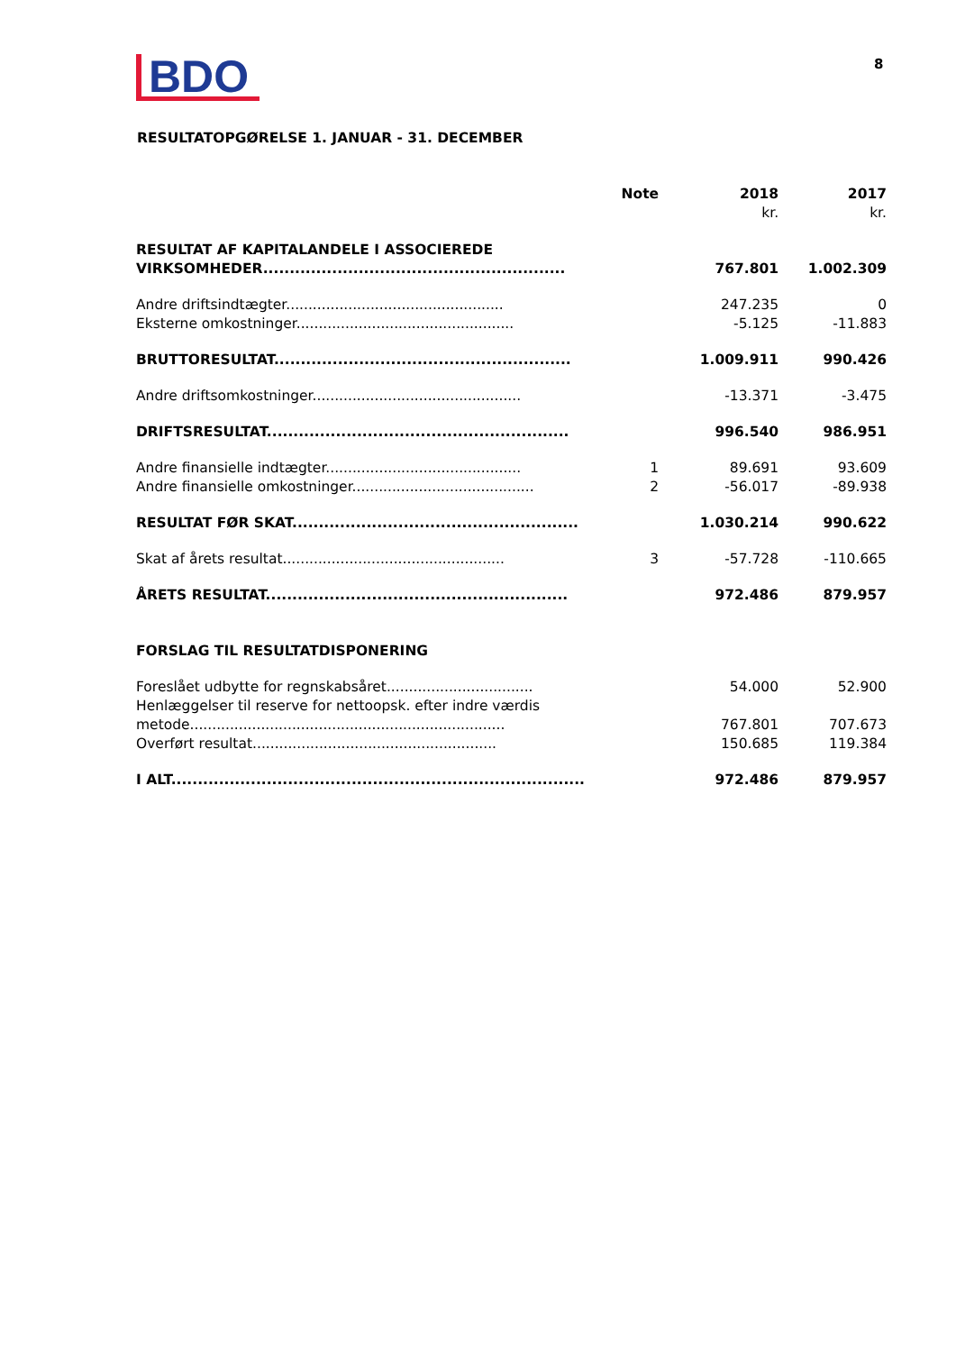BDO
8
RESULTATOPGØRELSE 1. JANUAR - 31. DECEMBER
| | Note | 2018 | 2017 |
| --- | --- | --- | --- |
| | | kr. | kr. |
| RESULTAT AF KAPITALANDELE I ASSOCIEREDE | | | |
| VIRKSOMHEDER......................................................... | | 767.801 | 1.002.309 |
| Andre driftsindtægter................................................. | | 247.235 | 0 |
| Eksterne omkostninger................................................. | | -5.125 | -11.883 |
| BRUTTORESULTAT........................................................ | | 1.009.911 | 990.426 |
| Andre driftsomkostninger............................................... | | -13.371 | -3.475 |
| DRIFTSRESULTAT......................................................... | | 996.540 | 986.951 |
| Andre finansielle indtægter............................................ | 1 | 89.691 | 93.609 |
| Andre finansielle omkostninger......................................... | 2 | -56.017 | -89.938 |
| RESULTAT FØR SKAT...................................................... | | 1.030.214 | 990.622 |
| Skat af årets resultat.................................................. | 3 | -57.728 | -110.665 |
| ÅRETS RESULTAT......................................................... | | 972.486 | 879.957 |
| FORSLAG TIL RESULTATDISPONERING | | | |
| Foreslået udbytte for regnskabsåret................................. | | 54.000 | 52.900 |
| Henlæggelser til reserve for nettoopsk. efter indre værdis | | | |
| metode....................................................................... | | 767.801 | 707.673 |
| Overført resultat....................................................... | | 150.685 | 119.384 |
| I ALT.............................................................................. | | 972.486 | 879.957 |